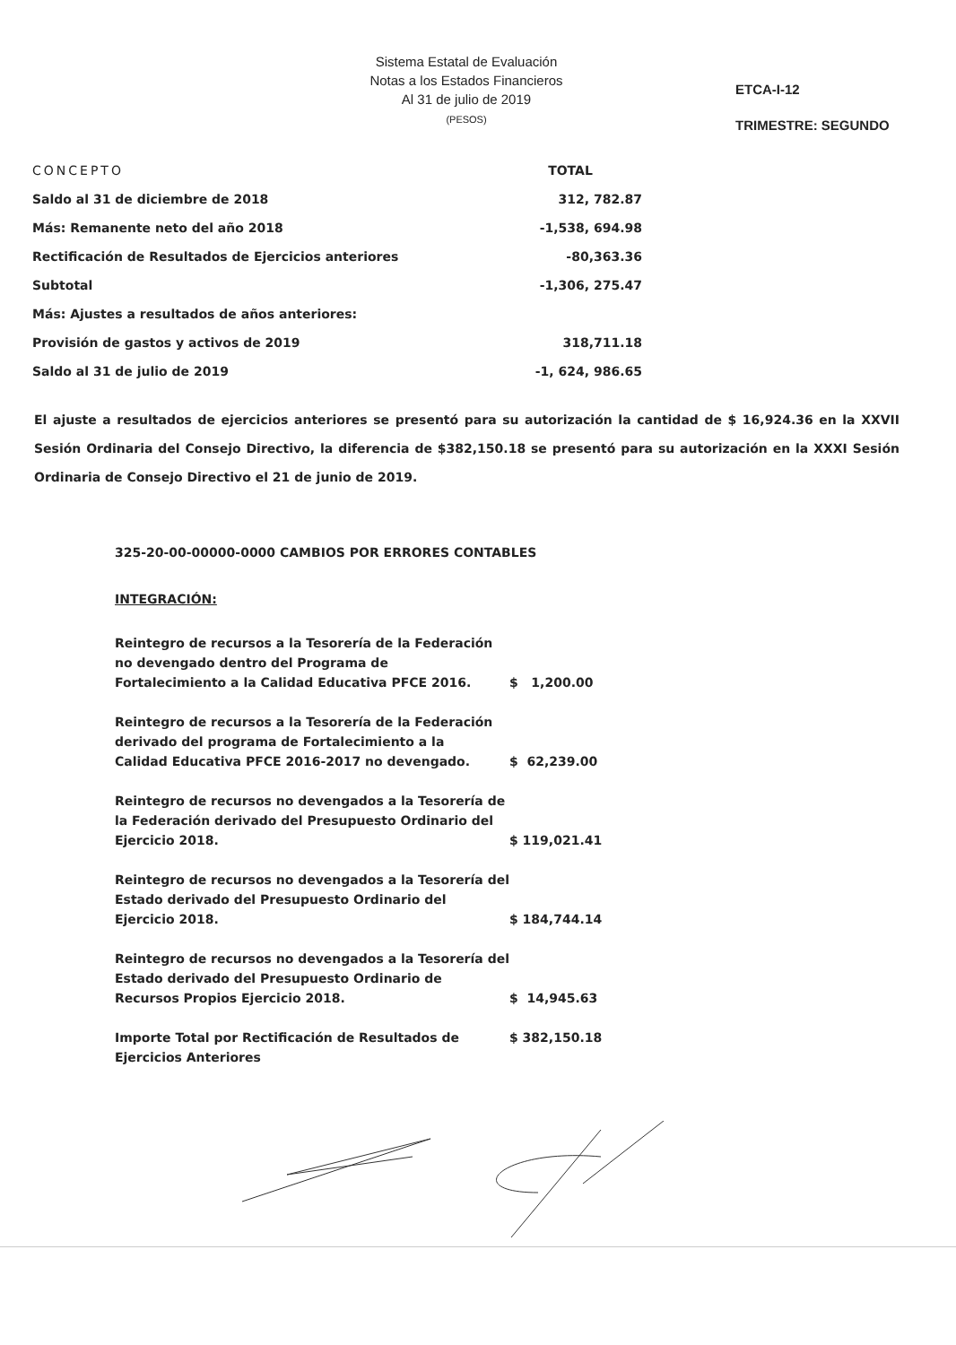Sistema Estatal de Evaluación
Notas a los Estados Financieros
Al 31 de julio de 2019
(PESOS)
ETCA-I-12
TRIMESTRE: SEGUNDO
| CONCEPTO | TOTAL |
| --- | --- |
| Saldo al 31 de diciembre de 2018 | 312, 782.87 |
| Más: Remanente neto del año 2018 | -1,538, 694.98 |
| Rectificación de Resultados de Ejercicios anteriores | -80,363.36 |
| Subtotal | -1,306, 275.47 |
| Más: Ajustes a resultados de años anteriores: | |
| Provisión de gastos y activos de 2019 | 318,711.18 |
| Saldo al 31 de julio de 2019 | -1, 624, 986.65 |
El ajuste a resultados de ejercicios anteriores se presentó para su autorización la cantidad de $ 16,924.36 en la XXVII Sesión Ordinaria del Consejo Directivo, la diferencia de $382,150.18 se presentó para su autorización en la XXXI Sesión Ordinaria de Consejo Directivo el 21 de junio de 2019.
325-20-00-00000-0000 CAMBIOS POR ERRORES CONTABLES
INTEGRACIÓN:
| Reintegro de recursos a la Tesorería de la Federación no devengado dentro del Programa de Fortalecimiento a la Calidad Educativa PFCE 2016. | $ 1,200.00 |
| Reintegro de recursos a la Tesorería de la Federación derivado del programa de Fortalecimiento a la Calidad Educativa PFCE 2016-2017 no devengado. | $ 62,239.00 |
| Reintegro de recursos no devengados a la Tesorería de la Federación derivado del Presupuesto Ordinario del Ejercicio 2018. | $ 119,021.41 |
| Reintegro de recursos no devengados a la Tesorería del Estado derivado del Presupuesto Ordinario del Ejercicio 2018. | $ 184,744.14 |
| Reintegro de recursos no devengados a la Tesorería del Estado derivado del Presupuesto Ordinario de Recursos Propios Ejercicio 2018. | $ 14,945.63 |
| Importe Total por Rectificación de Resultados de Ejercicios Anteriores | $ 382,150.18 |